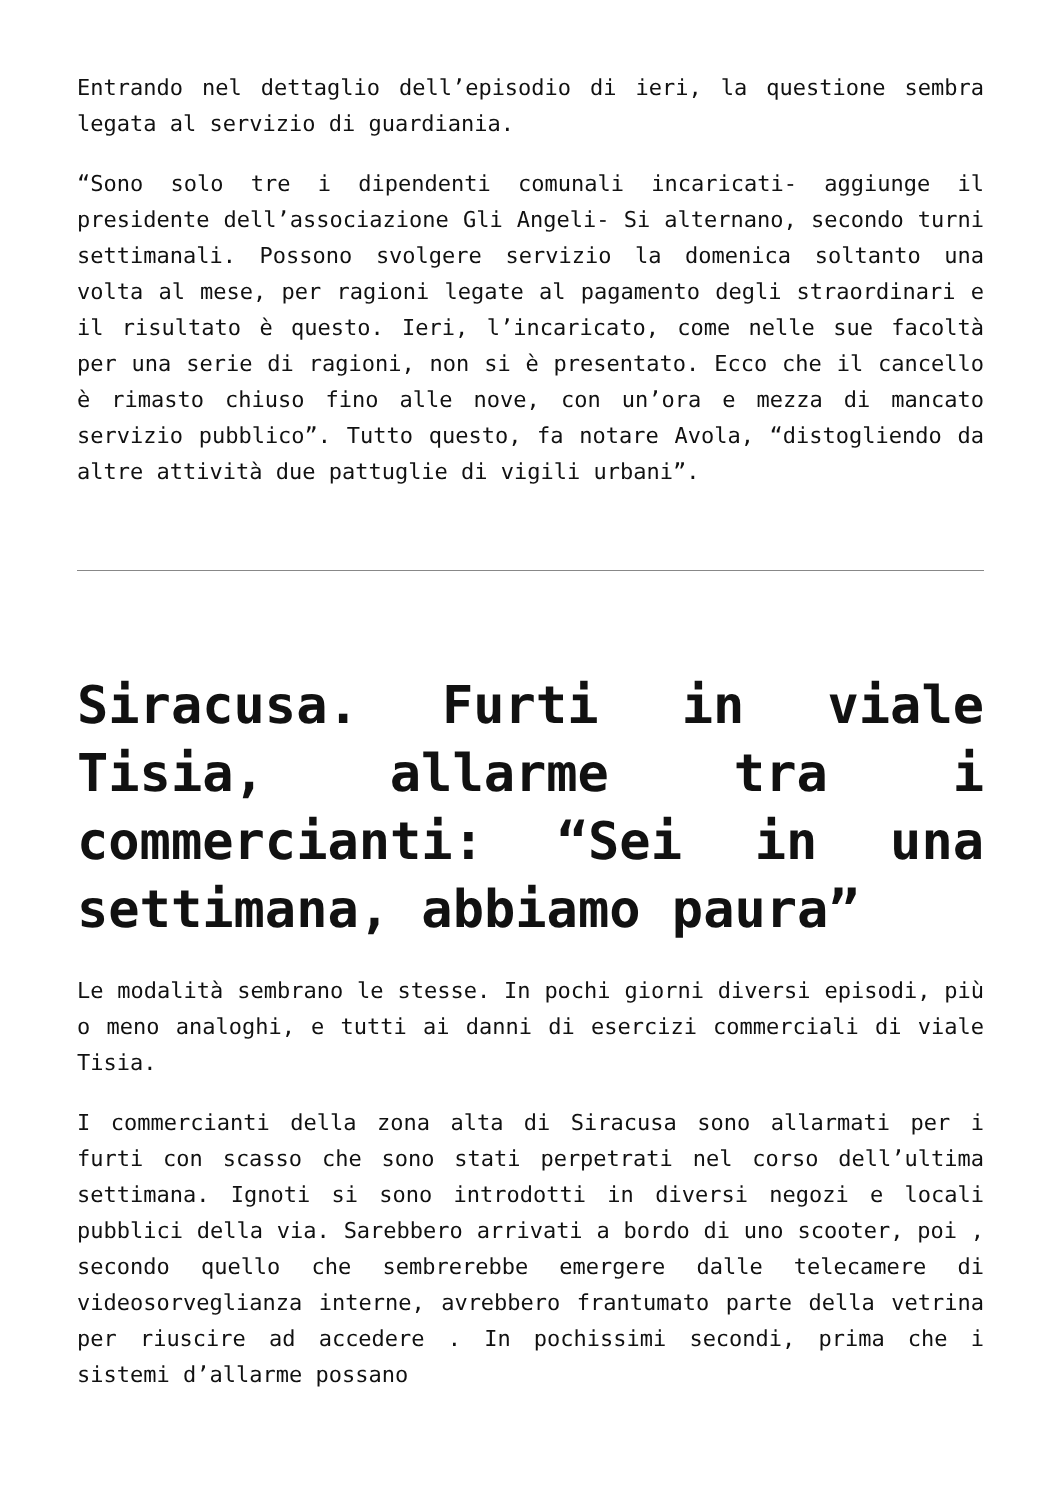Entrando nel dettaglio dell’episodio di ieri, la questione sembra legata al servizio di guardiania.
“Sono solo tre i dipendenti comunali incaricati- aggiunge il presidente dell’associazione Gli Angeli- Si alternano, secondo turni settimanali. Possono svolgere servizio la domenica soltanto una volta al mese, per ragioni legate al pagamento degli straordinari e il risultato è questo. Ieri, l’incaricato, come nelle sue facoltà per una serie di ragioni, non si è presentato. Ecco che il cancello è rimasto chiuso fino alle nove, con un’ora e mezza di mancato servizio pubblico”. Tutto questo, fa notare Avola, “distogliendo da altre attività due pattuglie di vigili urbani”.
Siracusa. Furti in viale Tisia, allarme tra i commercianti: “Sei in una settimana, abbiamo paura”
Le modalità sembrano le stesse. In pochi giorni diversi episodi, più o meno analoghi, e tutti ai danni di esercizi commerciali di viale Tisia.
I commercianti della zona alta di Siracusa sono allarmati per i furti con scasso che sono stati perpetrati nel corso dell’ultima settimana. Ignoti si sono introdotti in diversi negozi e locali pubblici della via. Sarebbero arrivati a bordo di uno scooter, poi , secondo quello che sembrerebbe emergere dalle telecamere di videosorveglianza interne, avrebbero frantumato parte della vetrina per riuscire ad accedere . In pochissimi secondi, prima che i sistemi d’allarme possano